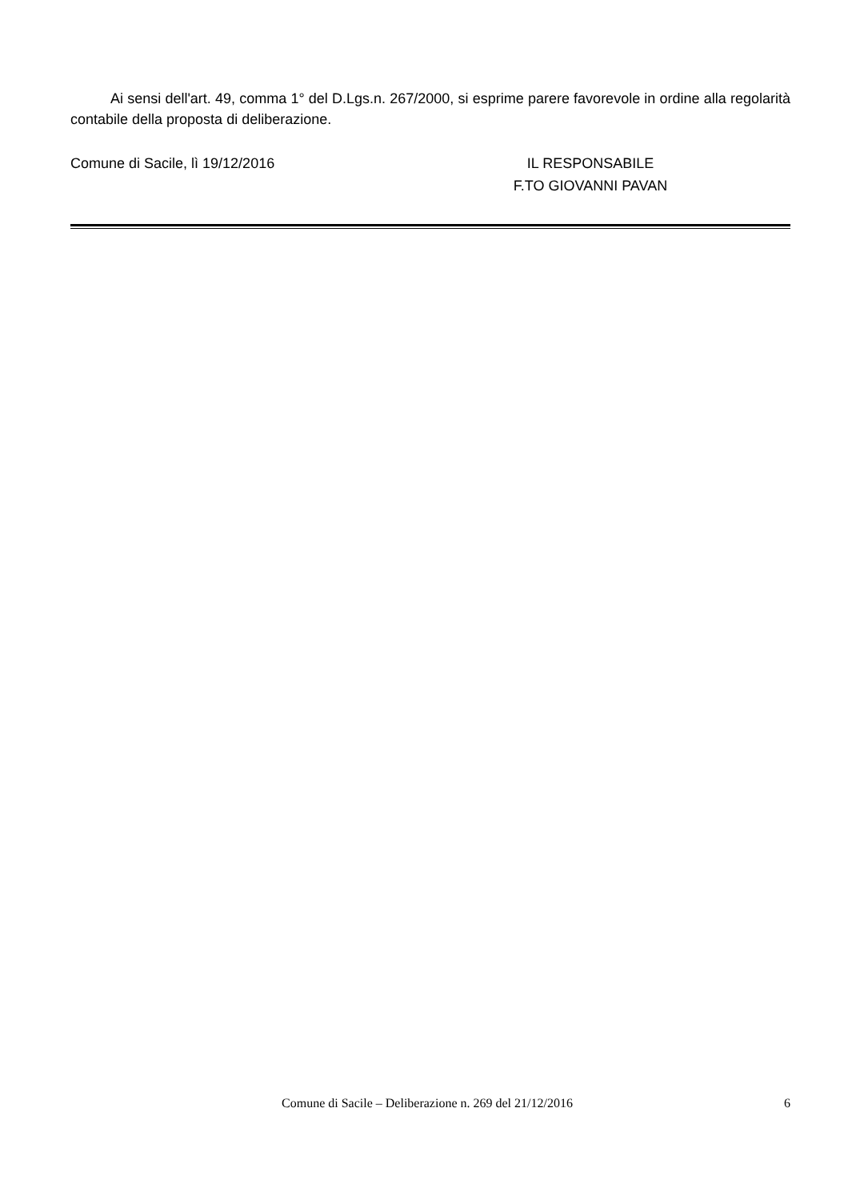Ai sensi dell'art. 49, comma 1° del D.Lgs.n. 267/2000, si esprime parere favorevole in ordine alla regolarità contabile della proposta di deliberazione.
Comune di Sacile, lì 19/12/2016 IL RESPONSABILE
F.TO GIOVANNI PAVAN
Comune di Sacile – Deliberazione n. 269 del 21/12/2016
6